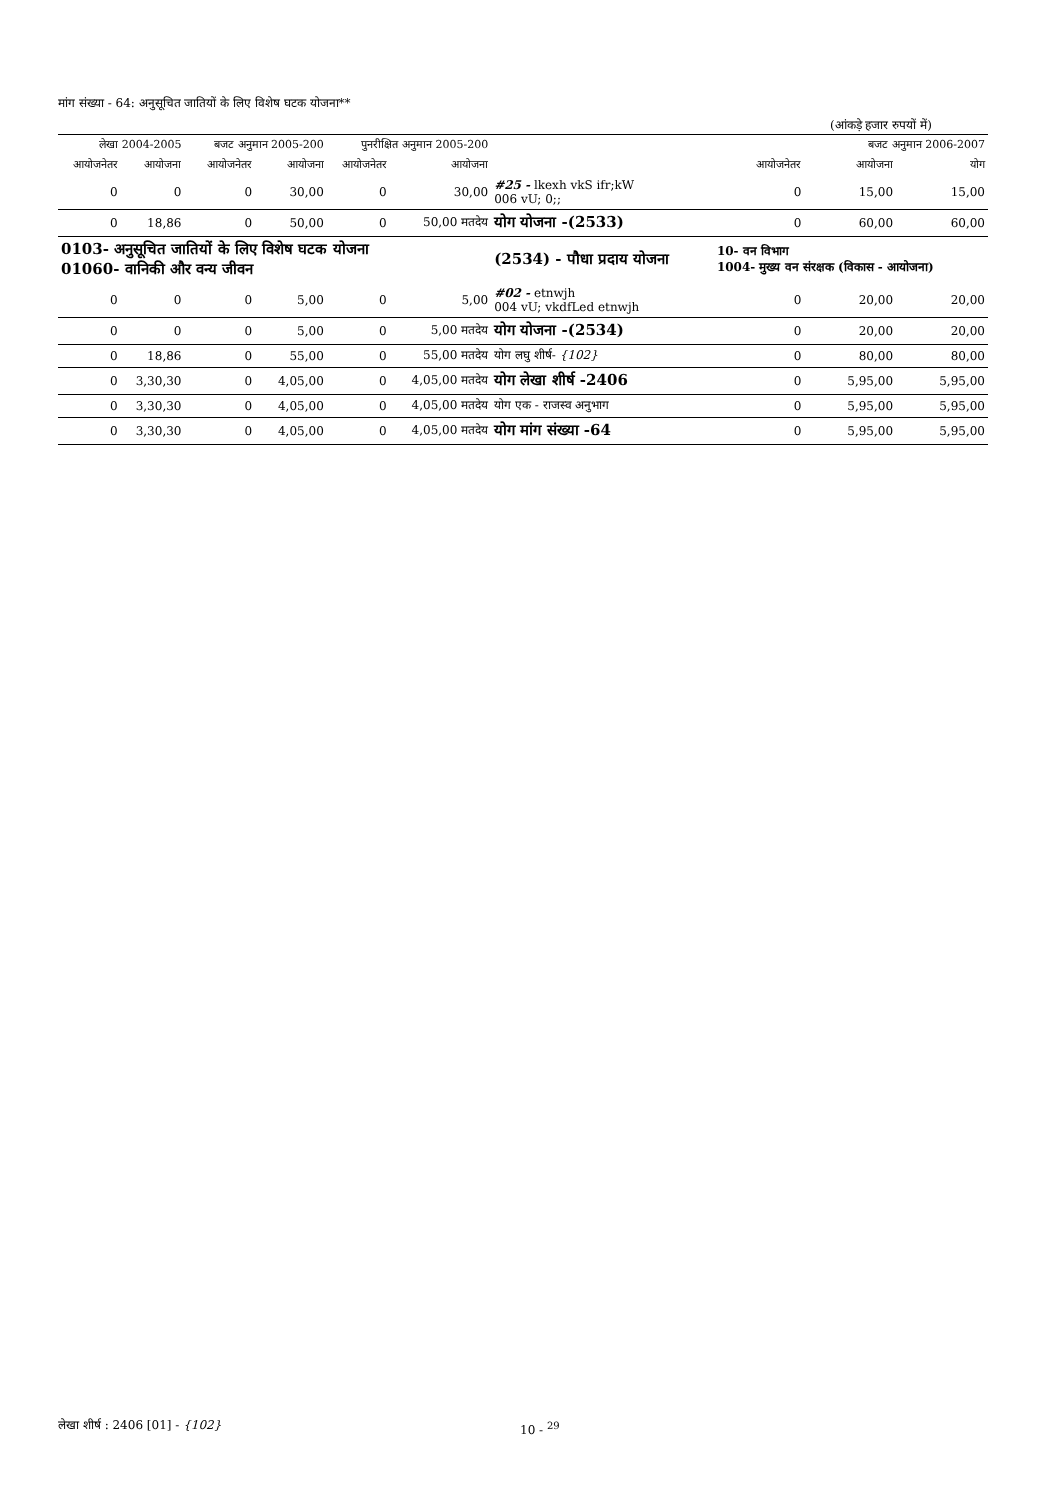मांग संख्या - 64: अनुसूचित जातियों के लिए विशेष घटक योजना**
(आंकड़े हजार रुपयों में)
| लेखा 2004-2005 | | बजट अनुमान 2005-200 | | पुनरीक्षित अनुमान 2005-200 | | | बजट अनुमान 2006-2007 | | |
| --- | --- | --- | --- | --- | --- | --- | --- | --- | --- |
| आयोजनेतर | आयोजना | आयोजनेतर | आयोजना | आयोजनेतर | आयोजना | | आयोजनेतर | आयोजना | योग |
| 0 | 0 | 0 | 30,00 | 0 | 30,00 | #25 - lkexh vkS ifr;kW 006 vU; 0;; | 0 | 15,00 | 15,00 |
| 0 | 18,86 | 0 | 50,00 | 0 | 50,00 मतदेय | योग योजना -(2533) | 0 | 60,00 | 60,00 |
| 0103- अनुसूचित जातियों के लिए विशेष घटक योजना 01060- वानिकी और वन्य जीवन | | | | | | (2534) - पौधा प्रदाय योजना | 10- वन विभाग 1004- मुख्य वन संरक्षक (विकास - आयोजना) | | |
| 0 | 0 | 0 | 5,00 | 0 | 5,00 | #02 - etnwjh 004 vU; vkdfLed etnwjh | 0 | 20,00 | 20,00 |
| 0 | 0 | 0 | 5,00 | 0 | 5,00 मतदेय | योग योजना -(2534) | 0 | 20,00 | 20,00 |
| 0 | 18,86 | 0 | 55,00 | 0 | 55,00 मतदेय | योग लघु शीर्ष- {102} | 0 | 80,00 | 80,00 |
| 0 | 3,30,30 | 0 | 4,05,00 | 0 | 4,05,00 मतदेय | योग लेखा शीर्ष -2406 | 0 | 5,95,00 | 5,95,00 |
| 0 | 3,30,30 | 0 | 4,05,00 | 0 | 4,05,00 मतदेय | योग एक - राजस्व अनुभाग | 0 | 5,95,00 | 5,95,00 |
| 0 | 3,30,30 | 0 | 4,05,00 | 0 | 4,05,00 मतदेय | योग मांग संख्या -64 | 0 | 5,95,00 | 5,95,00 |
लेखा शीर्ष : 2406 [01] - {102} 10 - <sup>29</sup>